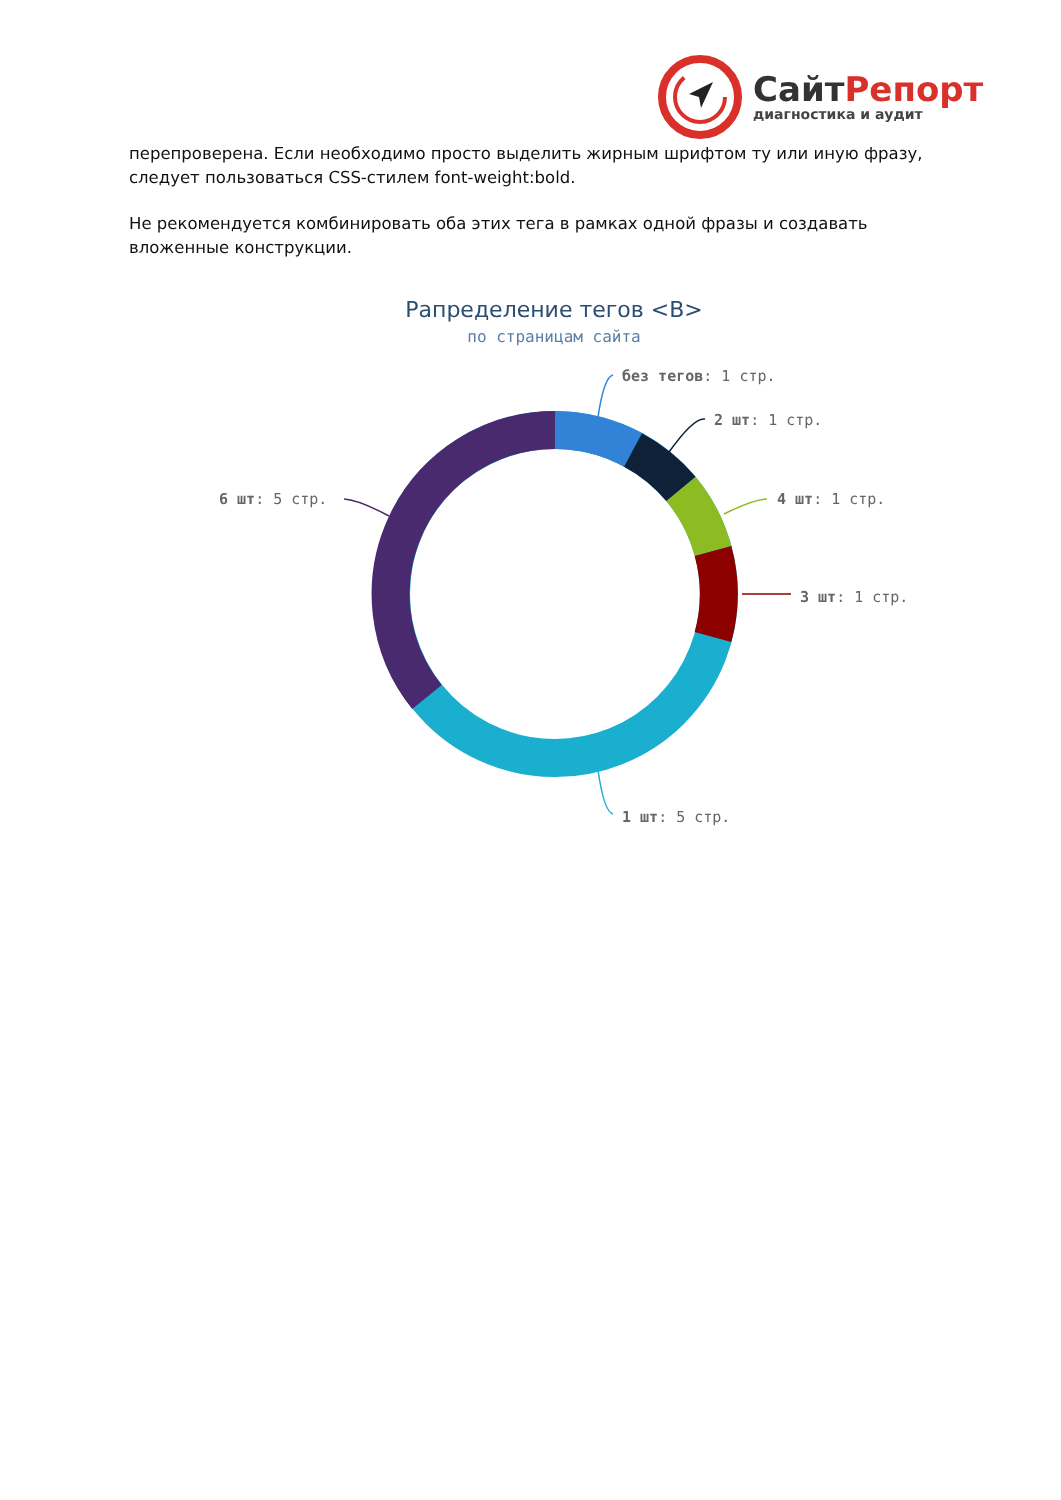СайтРепорт
диагностика и аудит
перепроверена. Если необходимо просто выделить жирным шрифтом ту или иную фразу, следует пользоваться CSS-стилем font-weight:bold.
Не рекомендуется комбинировать оба этих тега в рамках одной фразы и создавать вложенные конструкции.
Рапределение тегов <B>
по страницам сайта
без тегов: 1 стр.
2 шт: 1 стр.
4 шт: 1 стр.
3 шт: 1 стр.
1 шт: 5 стр.
6 шт: 5 стр.